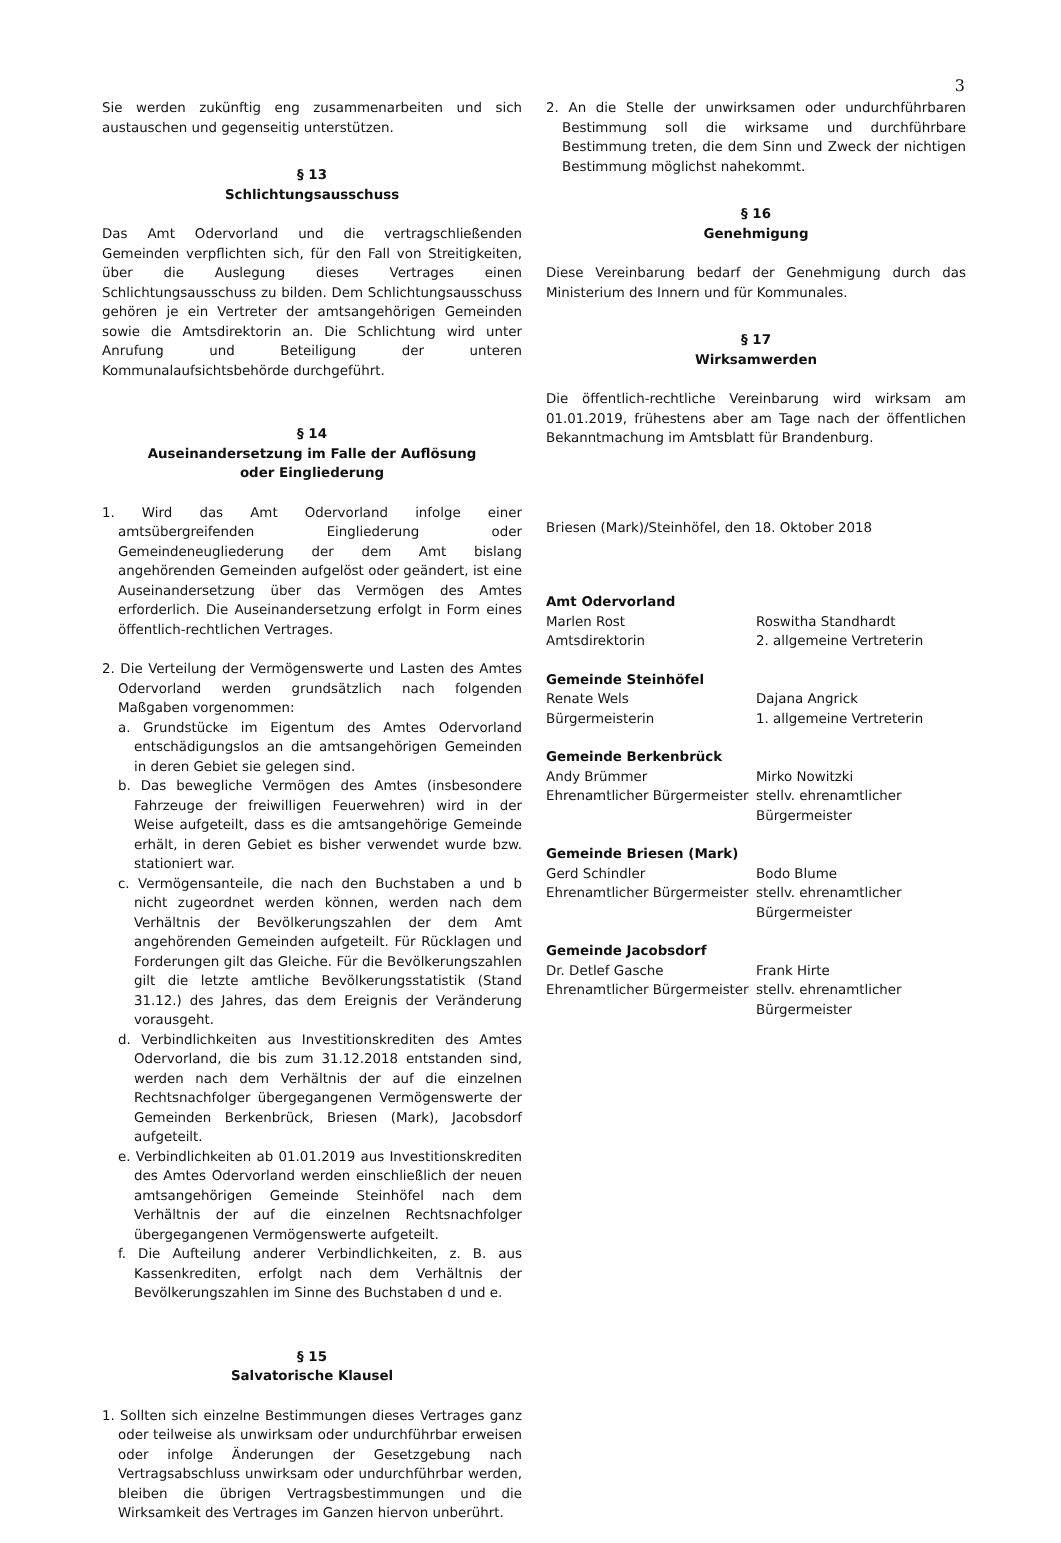3
Sie werden zukünftig eng zusammenarbeiten und sich austauschen und gegenseitig unterstützen.
§ 13
Schlichtungsausschuss
Das Amt Odervorland und die vertragschließenden Gemeinden verpflichten sich, für den Fall von Streitigkeiten, über die Auslegung dieses Vertrages einen Schlichtungsausschuss zu bilden. Dem Schlichtungsausschuss gehören je ein Vertreter der amtsangehörigen Gemeinden sowie die Amtsdirektorin an. Die Schlichtung wird unter Anrufung und Beteiligung der unteren Kommunalaufsichtsbehörde durchgeführt.
§ 14
Auseinandersetzung im Falle der Auflösung
oder Eingliederung
1. Wird das Amt Odervorland infolge einer amtsübergreifenden Eingliederung oder Gemeindeneugliederung der dem Amt bislang angehörenden Gemeinden aufgelöst oder geändert, ist eine Auseinandersetzung über das Vermögen des Amtes erforderlich. Die Auseinandersetzung erfolgt in Form eines öffentlich-rechtlichen Vertrages.
2. Die Verteilung der Vermögenswerte und Lasten des Amtes Odervorland werden grundsätzlich nach folgenden Maßgaben vorgenommen:
a. Grundstücke im Eigentum des Amtes Odervorland entschädigungslos an die amtsangehörigen Gemeinden in deren Gebiet sie gelegen sind.
b. Das bewegliche Vermögen des Amtes (insbesondere Fahrzeuge der freiwilligen Feuerwehren) wird in der Weise aufgeteilt, dass es die amtsangehörige Gemeinde erhält, in deren Gebiet es bisher verwendet wurde bzw. stationiert war.
c. Vermögensanteile, die nach den Buchstaben a und b nicht zugeordnet werden können, werden nach dem Verhältnis der Bevölkerungszahlen der dem Amt angehörenden Gemeinden aufgeteilt. Für Rücklagen und Forderungen gilt das Gleiche. Für die Bevölkerungszahlen gilt die letzte amtliche Bevölkerungsstatistik (Stand 31.12.) des Jahres, das dem Ereignis der Veränderung vorausgeht.
d. Verbindlichkeiten aus Investitionskrediten des Amtes Odervorland, die bis zum 31.12.2018 entstanden sind, werden nach dem Verhältnis der auf die einzelnen Rechtsnachfolger übergegangenen Vermögenswerte der Gemeinden Berkenbrück, Briesen (Mark), Jacobsdorf aufgeteilt.
e. Verbindlichkeiten ab 01.01.2019 aus Investitionskrediten des Amtes Odervorland werden einschließlich der neuen amtsangehörigen Gemeinde Steinhöfel nach dem Verhältnis der auf die einzelnen Rechtsnachfolger übergegangenen Vermögenswerte aufgeteilt.
f. Die Aufteilung anderer Verbindlichkeiten, z. B. aus Kassenkrediten, erfolgt nach dem Verhältnis der Bevölkerungszahlen im Sinne des Buchstaben d und e.
§ 15
Salvatorische Klausel
1. Sollten sich einzelne Bestimmungen dieses Vertrages ganz oder teilweise als unwirksam oder undurchführbar erweisen oder infolge Änderungen der Gesetzgebung nach Vertragsabschluss unwirksam oder undurchführbar werden, bleiben die übrigen Vertragsbestimmungen und die Wirksamkeit des Vertrages im Ganzen hiervon unberührt.
2. An die Stelle der unwirksamen oder undurchführbaren Bestimmung soll die wirksame und durchführbare Bestimmung treten, die dem Sinn und Zweck der nichtigen Bestimmung möglichst nahekommt.
§ 16
Genehmigung
Diese Vereinbarung bedarf der Genehmigung durch das Ministerium des Innern und für Kommunales.
§ 17
Wirksamwerden
Die öffentlich-rechtliche Vereinbarung wird wirksam am 01.01.2019, frühestens aber am Tage nach der öffentlichen Bekanntmachung im Amtsblatt für Brandenburg.
Briesen (Mark)/Steinhöfel, den 18. Oktober 2018
Amt Odervorland
Marlen Rost
Amtsdirektorin
Roswitha Standhardt
2. allgemeine Vertreterin
Gemeinde Steinhöfel
Renate Wels
Bürgermeisterin
Dajana Angrick
1. allgemeine Vertreterin
Gemeinde Berkenbrück
Andy Brümmer
Ehrenamtlicher Bürgermeister
Mirko Nowitzki
stellv. ehrenamtlicher
Bürgermeister
Gemeinde Briesen (Mark)
Gerd Schindler
Ehrenamtlicher Bürgermeister
Bodo Blume
stellv. ehrenamtlicher
Bürgermeister
Gemeinde Jacobsdorf
Dr. Detlef Gasche
Ehrenamtlicher Bürgermeister
Frank Hirte
stellv. ehrenamtlicher
Bürgermeister